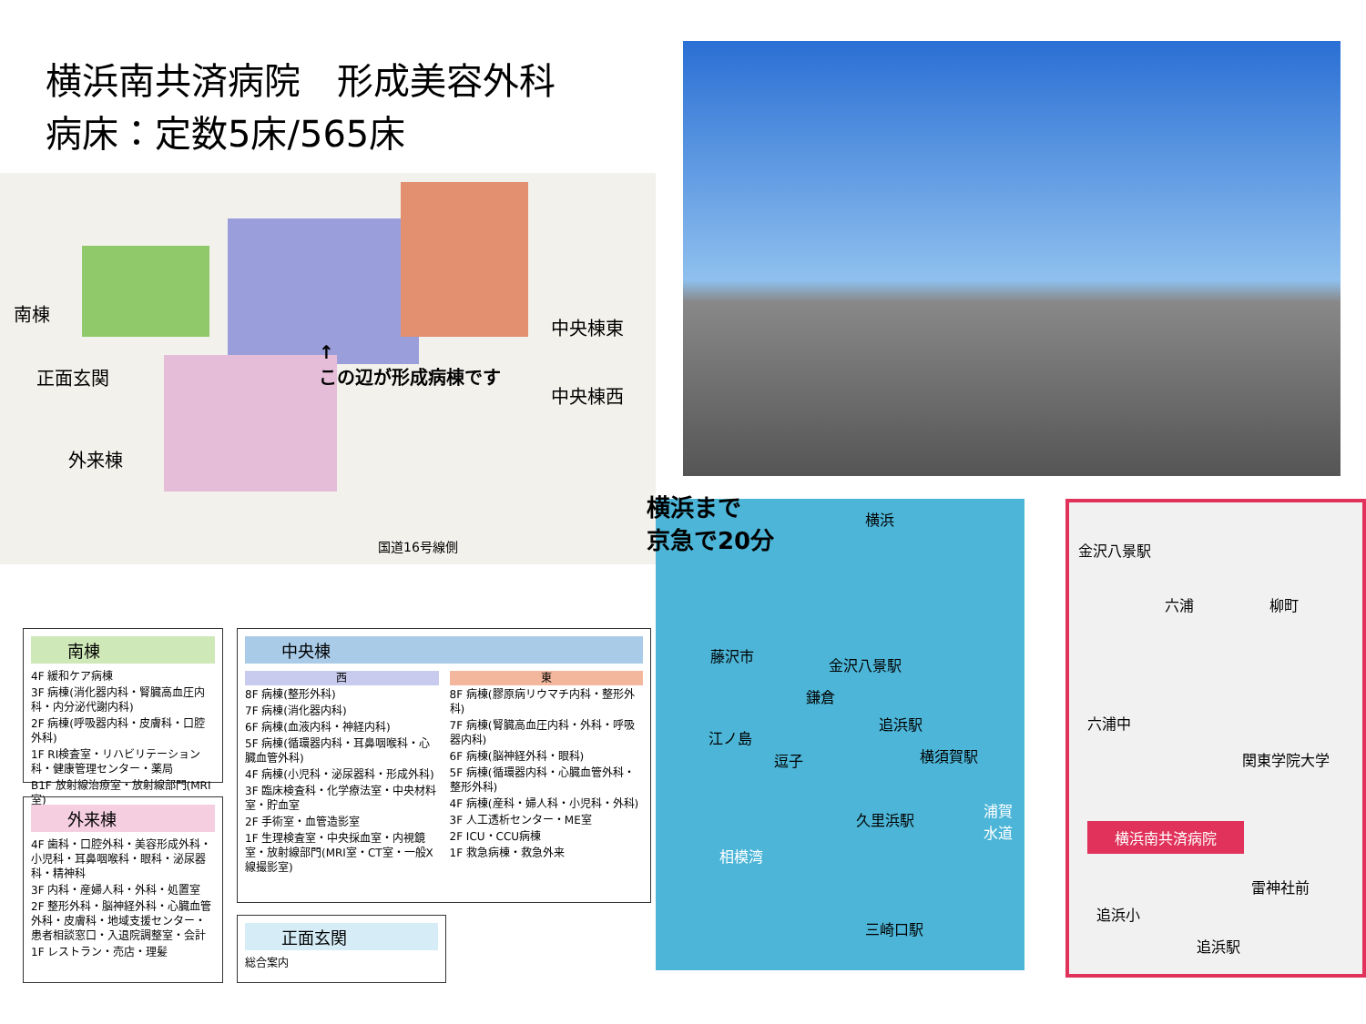横浜南共済病院　形成美容外科
病床：定数5床/565床
南棟
正面玄関
外来棟
↑
この辺が形成病棟です
中央棟東
中央棟西
国道16号線側
南棟
4F 緩和ケア病棟
3F 病棟(消化器内科・腎臓高血圧内科・内分泌代謝内科)
2F 病棟(呼吸器内科・皮膚科・口腔外科)
1F RI検査室・リハビリテーション科・健康管理センター・薬局
B1F 放射線治療室・放射線部門(MRI室)
外来棟
4F 歯科・口腔外科・美容形成外科・小児科・耳鼻咽喉科・眼科・泌尿器科・精神科
3F 内科・産婦人科・外科・処置室
2F 整形外科・脳神経外科・心臓血管外科・皮膚科・地域支援センター・患者相談窓口・入退院調整室・会計
1F レストラン・売店・理髪
中央棟
西
8F 病棟(整形外科)
7F 病棟(消化器内科)
6F 病棟(血液内科・神経内科)
5F 病棟(循環器内科・耳鼻咽喉科・心臓血管外科)
4F 病棟(小児科・泌尿器科・形成外科)
3F 臨床検査科・化学療法室・中央材料室・貯血室
2F 手術室・血管造影室
1F 生理検査室・中央採血室・内視鏡室・放射線部門(MRI室・CT室・一般X線撮影室)
東
8F 病棟(膠原病リウマチ内科・整形外科)
7F 病棟(腎臓高血圧内科・外科・呼吸器内科)
6F 病棟(脳神経外科・眼科)
5F 病棟(循環器内科・心臓血管外科・整形外科)
4F 病棟(産科・婦人科・小児科・外科)
3F 人工透析センター・ME室
2F ICU・CCU病棟
1F 救急病棟・救急外来
正面玄関
総合案内
横浜まで
京急で20分
横浜
藤沢市
金沢八景駅
鎌倉
追浜駅
江ノ島
逗子 横須賀駅
久里浜駅
相模湾
浦賀水道
三崎口駅
金沢八景駅
六浦 柳町
六浦中
関東学院大学
横浜南共済病院
雷神社前
追浜小
追浜駅